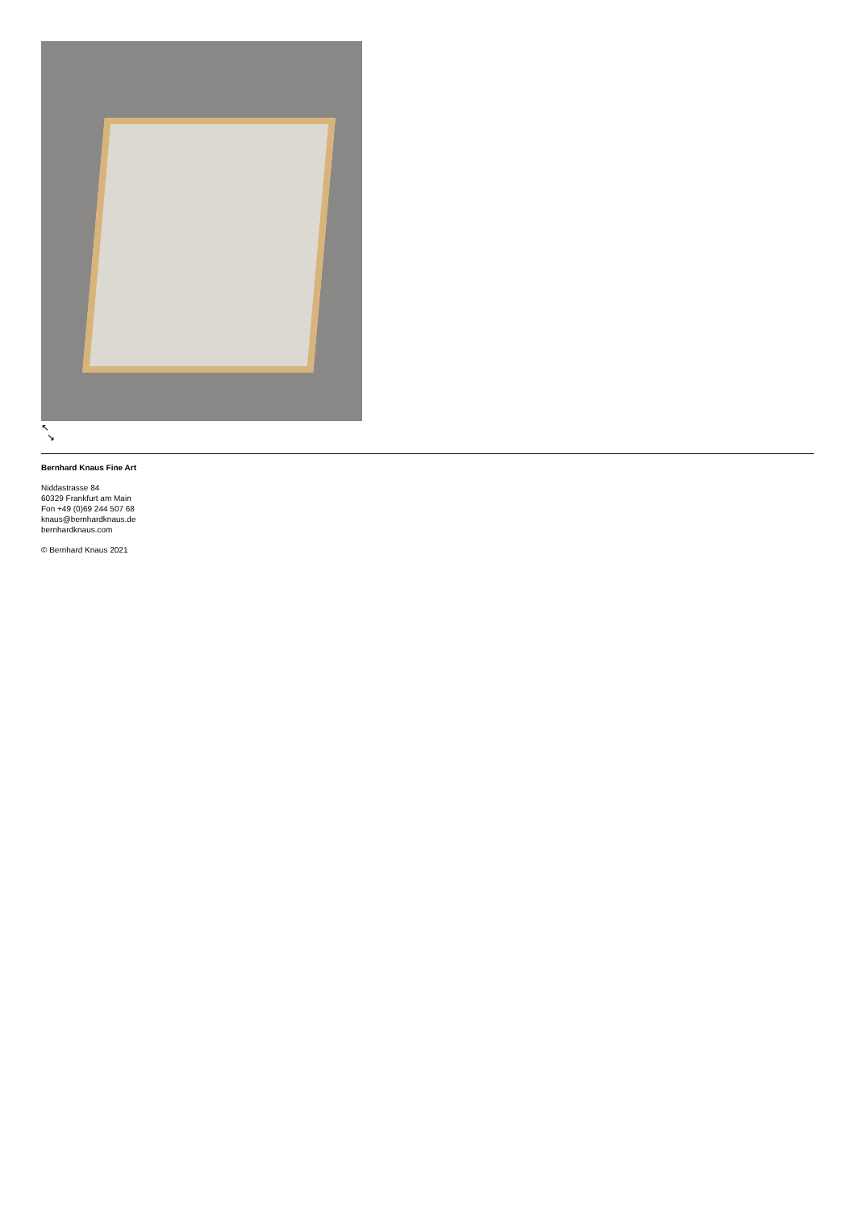↖
↘
Bernhard Knaus Fine Art
Niddastrasse 84
60329 Frankfurt am Main
Fon +49 (0)69 244 507 68
knaus@bernhardknaus.de
bernhardknaus.com
© Bernhard Knaus 2021